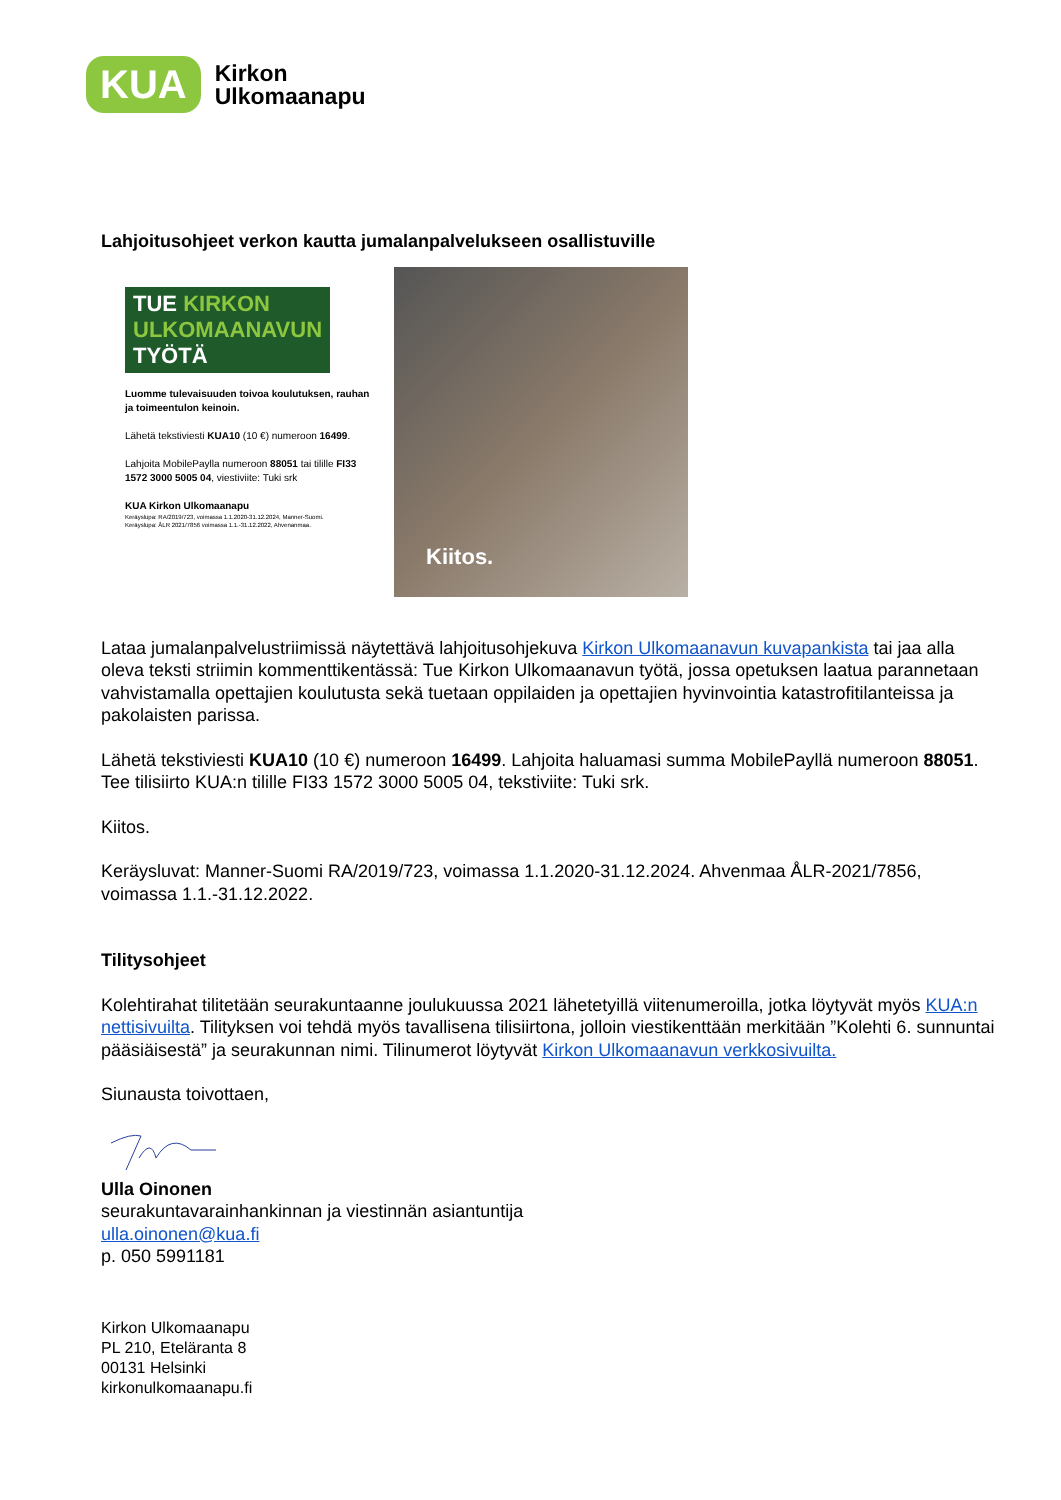KUA
Kirkon
Ulkomaanapu
Lahjoitusohjeet verkon kautta jumalanpalvelukseen osallistuville
TUE KIRKON
ULKOMAANAVUN
TYÖTÄ
Luomme tulevaisuuden toivoa koulutuksen, rauhan ja toimeentulon keinoin.
Lähetä tekstiviesti KUA10 (10 €) numeroon 16499.
Lahjoita MobilePaylla numeroon 88051 tai tilille FI33 1572 3000 5005 04, viestiviite: Tuki srk
KUA Kirkon Ulkomaanapu
Keräyslupa: RA/2019/723, voimassa 1.1.2020-31.12.2024, Manner-Suomi.
Keräyslupa: ÅLR 2021/7856 voimassa 1.1.-31.12.2022, Ahvenanmaa.
Kiitos.
Lataa jumalanpalvelustriimissä näytettävä lahjoitusohjekuva Kirkon Ulkomaanavun kuvapankista tai jaa alla oleva teksti striimin kommenttikentässä: Tue Kirkon Ulkomaanavun työtä, jossa opetuksen laatua parannetaan vahvistamalla opettajien koulutusta sekä tuetaan oppilaiden ja opettajien hyvinvointia katastrofitilanteissa ja pakolaisten parissa.
Lähetä tekstiviesti KUA10 (10 €) numeroon 16499. Lahjoita haluamasi summa MobilePayllä numeroon 88051. Tee tilisiirto KUA:n tilille FI33 1572 3000 5005 04, tekstiviite: Tuki srk.
Kiitos.
Keräysluvat: Manner-Suomi RA/2019/723, voimassa 1.1.2020-31.12.2024. Ahvenmaa ÅLR-2021/7856, voimassa 1.1.-31.12.2022.
Tilitysohjeet
Kolehtirahat tilitetään seurakuntaanne joulukuussa 2021 lähetetyillä viitenumeroilla, jotka löytyvät myös KUA:n nettisivuilta. Tilityksen voi tehdä myös tavallisena tilisiirtona, jolloin viestikenttään merkitään ”Kolehti 6. sunnuntai pääsiäisestä” ja seurakunnan nimi. Tilinumerot löytyvät Kirkon Ulkomaanavun verkkosivuilta.
Siunausta toivottaen,
Ulla Oinonen
seurakuntavarainhankinnan ja viestinnän asiantuntija
ulla.oinonen@kua.fi
p. 050 5991181
Kirkon Ulkomaanapu
PL 210, Eteläranta 8
00131 Helsinki
kirkonulkomaanapu.fi